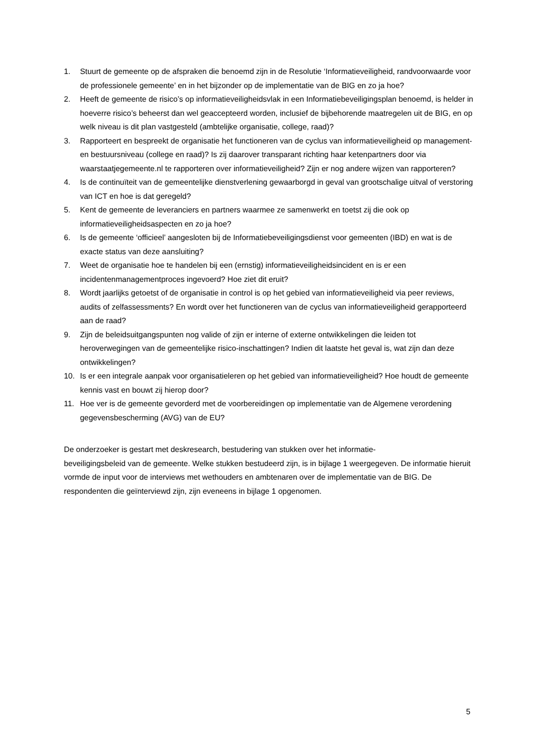1. Stuurt de gemeente op de afspraken die benoemd zijn in de Resolutie ‘Informatieveiligheid, randvoorwaarde voor de professionele gemeente’ en in het bijzonder op de implementatie van de BIG en zo ja hoe?
2. Heeft de gemeente de risico’s op informatieveiligheidsvlak in een Informatiebeveiligingsplan benoemd, is helder in hoeverre risico’s beheerst dan wel geaccepteerd worden, inclusief de bijbehorende maatregelen uit de BIG, en op welk niveau is dit plan vastgesteld (ambtelijke organisatie, college, raad)?
3. Rapporteert en bespreekt de organisatie het functioneren van de cyclus van informatieveiligheid op management- en bestuursniveau (college en raad)? Is zij daarover transparant richting haar ketenpartners door via waarstaatjegemeente.nl te rapporteren over informatieveiligheid? Zijn er nog andere wijzen van rapporteren?
4. Is de continuïteit van de gemeentelijke dienstverlening gewaarborgd in geval van grootschalige uitval of verstoring van ICT en hoe is dat geregeld?
5. Kent de gemeente de leveranciers en partners waarmee ze samenwerkt en toetst zij die ook op informatieveiligheidsaspecten en zo ja hoe?
6. Is de gemeente ‘officieel’ aangesloten bij de Informatiebeveiligingsdienst voor gemeenten (IBD) en wat is de exacte status van deze aansluiting?
7. Weet de organisatie hoe te handelen bij een (ernstig) informatieveiligheidsincident en is er een incidentenmanagementproces ingevoerd? Hoe ziet dit eruit?
8. Wordt jaarlijks getoetst of de organisatie in control is op het gebied van informatieveiligheid via peer reviews, audits of zelfassessments? En wordt over het functioneren van de cyclus van informatieveiligheid gerapporteerd aan de raad?
9. Zijn de beleidsuitgangspunten nog valide of zijn er interne of externe ontwikkelingen die leiden tot heroverwegingen van de gemeentelijke risico-inschattingen? Indien dit laatste het geval is, wat zijn dan deze ontwikkelingen?
10. Is er een integrale aanpak voor organisatieleren op het gebied van informatieveiligheid? Hoe houdt de gemeente kennis vast en bouwt zij hierop door?
11. Hoe ver is de gemeente gevorderd met de voorbereidingen op implementatie van de Algemene verordening gegevensbescherming (AVG) van de EU?
De onderzoeker is gestart met deskresearch, bestudering van stukken over het informatie-
beveiligingsbeleid van de gemeente. Welke stukken bestudeerd zijn, is in bijlage 1 weergegeven. De informatie hieruit vormde de input voor de interviews met wethouders en ambtenaren over de implementatie van de BIG. De respondenten die geïnterviewd zijn, zijn eveneens in bijlage 1 opgenomen.
5